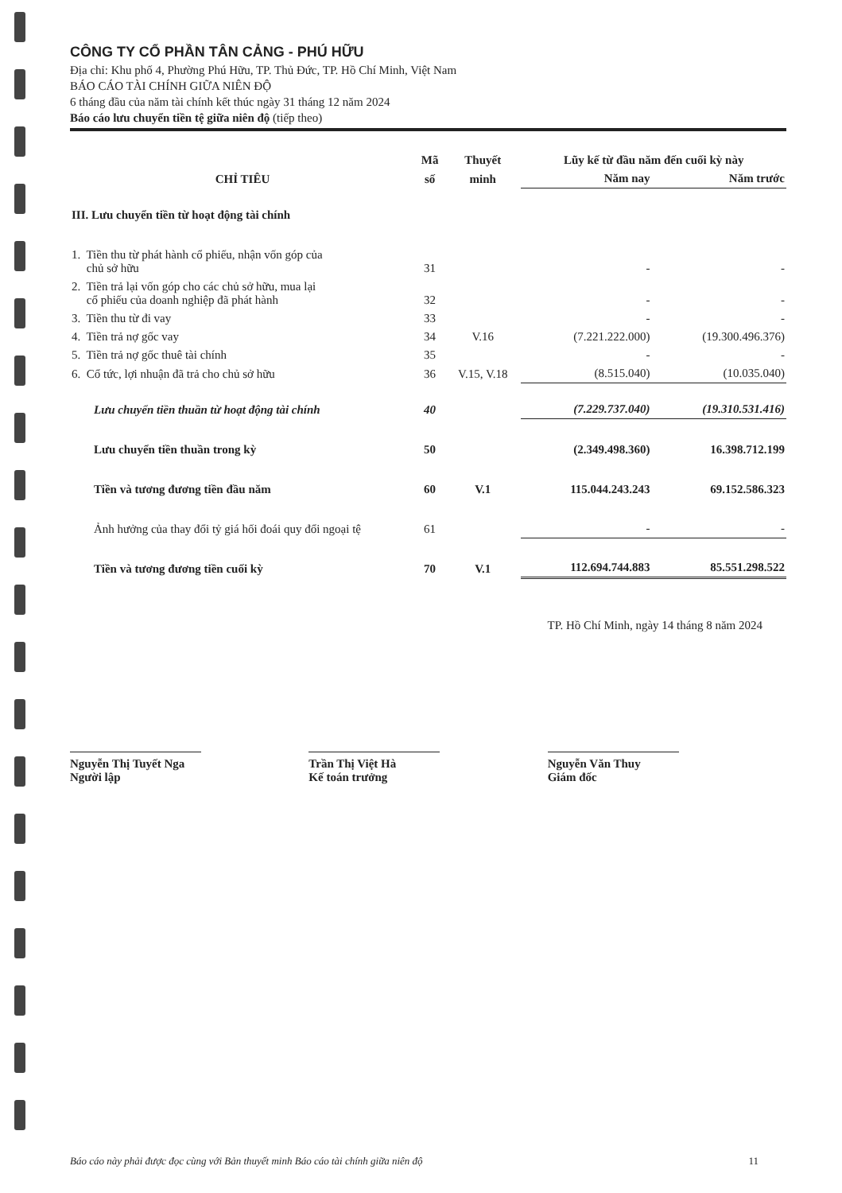CÔNG TY CỔ PHẦN TÂN CẢNG - PHÚ HỮU
Địa chỉ: Khu phố 4, Phường Phú Hữu, TP. Thủ Đức, TP. Hồ Chí Minh, Việt Nam
BÁO CÁO TÀI CHÍNH GIỮA NIÊN ĐỘ
6 tháng đầu của năm tài chính kết thúc ngày 31 tháng 12 năm 2024
Báo cáo lưu chuyển tiền tệ giữa niên độ (tiếp theo)
| CHỈ TIÊU | Mã | Thuyết | Lũy kế từ đầu năm đến cuối kỳ này | |
| --- | --- | --- | --- | --- |
| | số | minh | Năm nay | Năm trước |
| III. Lưu chuyển tiền từ hoạt động tài chính | | | | |
| 1. Tiền thu từ phát hành cổ phiếu, nhận vốn góp của chủ sở hữu | 31 | | - | - |
| 2. Tiền trả lại vốn góp cho các chủ sở hữu, mua lại cổ phiếu của doanh nghiệp đã phát hành | 32 | | - | - |
| 3. Tiền thu từ đi vay | 33 | | - | - |
| 4. Tiền trả nợ gốc vay | 34 | V.16 | (7.221.222.000) | (19.300.496.376) |
| 5. Tiền trả nợ gốc thuê tài chính | 35 | | - | - |
| 6. Cổ tức, lợi nhuận đã trả cho chủ sở hữu | 36 | V.15, V.18 | (8.515.040) | (10.035.040) |
| Lưu chuyển tiền thuần từ hoạt động tài chính | 40 | | (7.229.737.040) | (19.310.531.416) |
| Lưu chuyển tiền thuần trong kỳ | 50 | | (2.349.498.360) | 16.398.712.199 |
| Tiền và tương đương tiền đầu năm | 60 | V.1 | 115.044.243.243 | 69.152.586.323 |
| Ảnh hưởng của thay đổi tỷ giá hối đoái quy đổi ngoại tệ | 61 | | - | - |
| Tiền và tương đương tiền cuối kỳ | 70 | V.1 | 112.694.744.883 | 85.551.298.522 |
TP. Hồ Chí Minh, ngày 14 tháng 8 năm 2024
Nguyễn Thị Tuyết Nga
Người lập
Trần Thị Việt Hà
Kế toán trưởng
Nguyễn Văn Thuy
Giám đốc
Báo cáo này phải được đọc cùng với Bản thuyết minh Báo cáo tài chính giữa niên độ 11